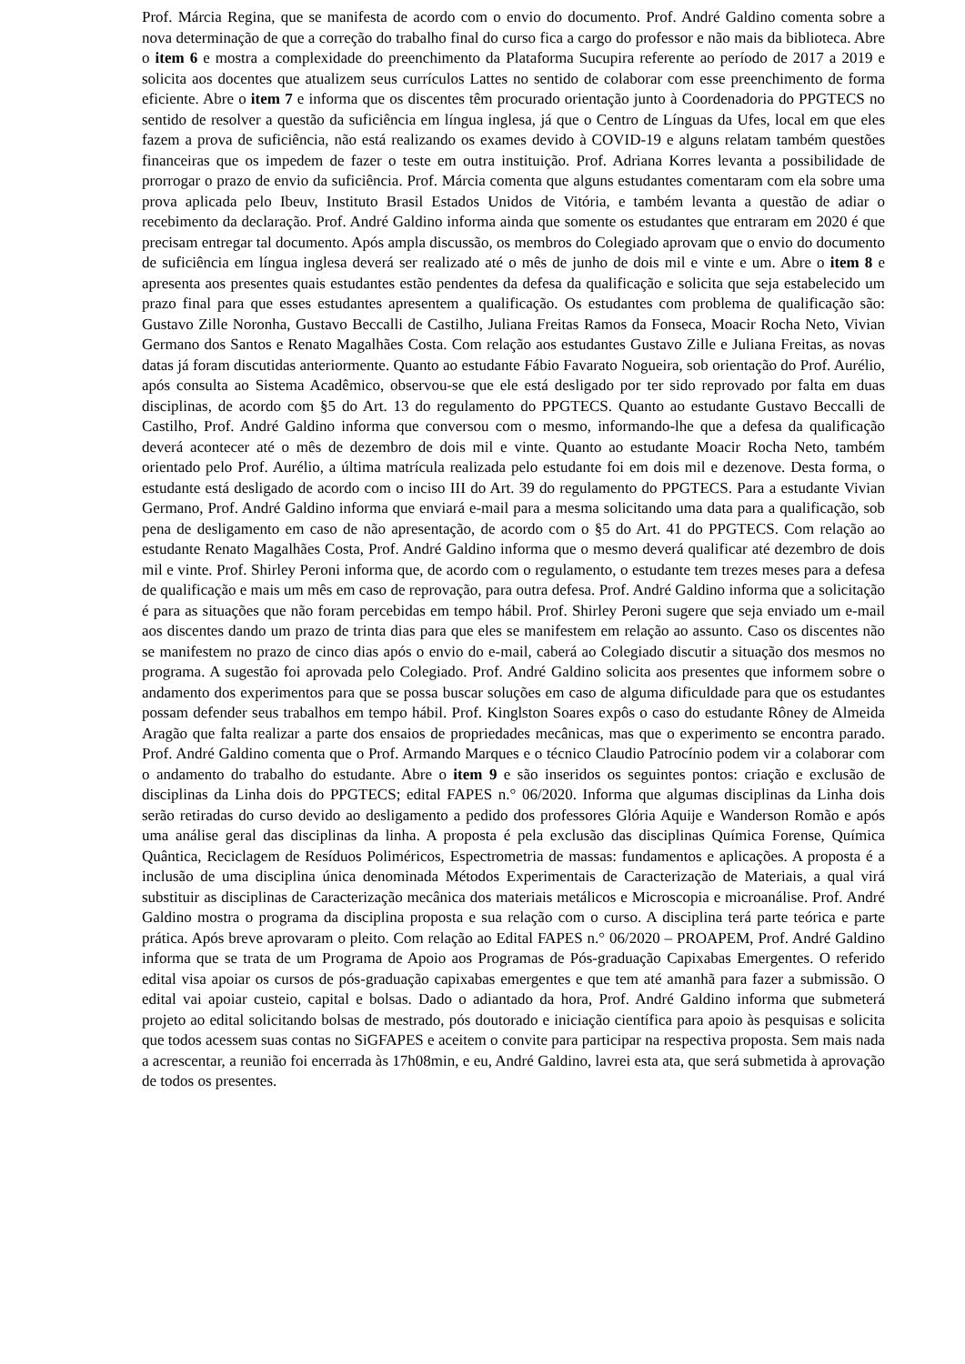Prof. Márcia Regina, que se manifesta de acordo com o envio do documento. Prof. André Galdino comenta sobre a nova determinação de que a correção do trabalho final do curso fica a cargo do professor e não mais da biblioteca. Abre o item 6 e mostra a complexidade do preenchimento da Plataforma Sucupira referente ao período de 2017 a 2019 e solicita aos docentes que atualizem seus currículos Lattes no sentido de colaborar com esse preenchimento de forma eficiente. Abre o item 7 e informa que os discentes têm procurado orientação junto à Coordenadoria do PPGTECS no sentido de resolver a questão da suficiência em língua inglesa, já que o Centro de Línguas da Ufes, local em que eles fazem a prova de suficiência, não está realizando os exames devido à COVID-19 e alguns relatam também questões financeiras que os impedem de fazer o teste em outra instituição. Prof. Adriana Korres levanta a possibilidade de prorrogar o prazo de envio da suficiência. Prof. Márcia comenta que alguns estudantes comentaram com ela sobre uma prova aplicada pelo Ibeuv, Instituto Brasil Estados Unidos de Vitória, e também levanta a questão de adiar o recebimento da declaração. Prof. André Galdino informa ainda que somente os estudantes que entraram em 2020 é que precisam entregar tal documento. Após ampla discussão, os membros do Colegiado aprovam que o envio do documento de suficiência em língua inglesa deverá ser realizado até o mês de junho de dois mil e vinte e um. Abre o item 8 e apresenta aos presentes quais estudantes estão pendentes da defesa da qualificação e solicita que seja estabelecido um prazo final para que esses estudantes apresentem a qualificação. Os estudantes com problema de qualificação são: Gustavo Zille Noronha, Gustavo Beccalli de Castilho, Juliana Freitas Ramos da Fonseca, Moacir Rocha Neto, Vivian Germano dos Santos e Renato Magalhães Costa. Com relação aos estudantes Gustavo Zille e Juliana Freitas, as novas datas já foram discutidas anteriormente. Quanto ao estudante Fábio Favarato Nogueira, sob orientação do Prof. Aurélio, após consulta ao Sistema Acadêmico, observou-se que ele está desligado por ter sido reprovado por falta em duas disciplinas, de acordo com §5 do Art. 13 do regulamento do PPGTECS. Quanto ao estudante Gustavo Beccalli de Castilho, Prof. André Galdino informa que conversou com o mesmo, informando-lhe que a defesa da qualificação deverá acontecer até o mês de dezembro de dois mil e vinte. Quanto ao estudante Moacir Rocha Neto, também orientado pelo Prof. Aurélio, a última matrícula realizada pelo estudante foi em dois mil e dezenove. Desta forma, o estudante está desligado de acordo com o inciso III do Art. 39 do regulamento do PPGTECS. Para a estudante Vivian Germano, Prof. André Galdino informa que enviará e-mail para a mesma solicitando uma data para a qualificação, sob pena de desligamento em caso de não apresentação, de acordo com o §5 do Art. 41 do PPGTECS. Com relação ao estudante Renato Magalhães Costa, Prof. André Galdino informa que o mesmo deverá qualificar até dezembro de dois mil e vinte. Prof. Shirley Peroni informa que, de acordo com o regulamento, o estudante tem trezes meses para a defesa de qualificação e mais um mês em caso de reprovação, para outra defesa. Prof. André Galdino informa que a solicitação é para as situações que não foram percebidas em tempo hábil. Prof. Shirley Peroni sugere que seja enviado um e-mail aos discentes dando um prazo de trinta dias para que eles se manifestem em relação ao assunto. Caso os discentes não se manifestem no prazo de cinco dias após o envio do e-mail, caberá ao Colegiado discutir a situação dos mesmos no programa. A sugestão foi aprovada pelo Colegiado. Prof. André Galdino solicita aos presentes que informem sobre o andamento dos experimentos para que se possa buscar soluções em caso de alguma dificuldade para que os estudantes possam defender seus trabalhos em tempo hábil. Prof. Kinglston Soares expôs o caso do estudante Rôney de Almeida Aragão que falta realizar a parte dos ensaios de propriedades mecânicas, mas que o experimento se encontra parado. Prof. André Galdino comenta que o Prof. Armando Marques e o técnico Claudio Patrocínio podem vir a colaborar com o andamento do trabalho do estudante. Abre o item 9 e são inseridos os seguintes pontos: criação e exclusão de disciplinas da Linha dois do PPGTECS; edital FAPES n.° 06/2020. Informa que algumas disciplinas da Linha dois serão retiradas do curso devido ao desligamento a pedido dos professores Glória Aquije e Wanderson Romão e após uma análise geral das disciplinas da linha. A proposta é pela exclusão das disciplinas Química Forense, Química Quântica, Reciclagem de Resíduos Poliméricos, Espectrometria de massas: fundamentos e aplicações. A proposta é a inclusão de uma disciplina única denominada Métodos Experimentais de Caracterização de Materiais, a qual virá substituir as disciplinas de Caracterização mecânica dos materiais metálicos e Microscopia e microanálise. Prof. André Galdino mostra o programa da disciplina proposta e sua relação com o curso. A disciplina terá parte teórica e parte prática. Após breve aprovaram o pleito. Com relação ao Edital FAPES n.° 06/2020 – PROAPEM, Prof. André Galdino informa que se trata de um Programa de Apoio aos Programas de Pós-graduação Capixabas Emergentes. O referido edital visa apoiar os cursos de pós-graduação capixabas emergentes e que tem até amanhã para fazer a submissão. O edital vai apoiar custeio, capital e bolsas. Dado o adiantado da hora, Prof. André Galdino informa que submeterá projeto ao edital solicitando bolsas de mestrado, pós doutorado e iniciação científica para apoio às pesquisas e solicita que todos acessem suas contas no SiGFAPES e aceitem o convite para participar na respectiva proposta. Sem mais nada a acrescentar, a reunião foi encerrada às 17h08min, e eu, André Galdino, lavrei esta ata, que será submetida à aprovação de todos os presentes.